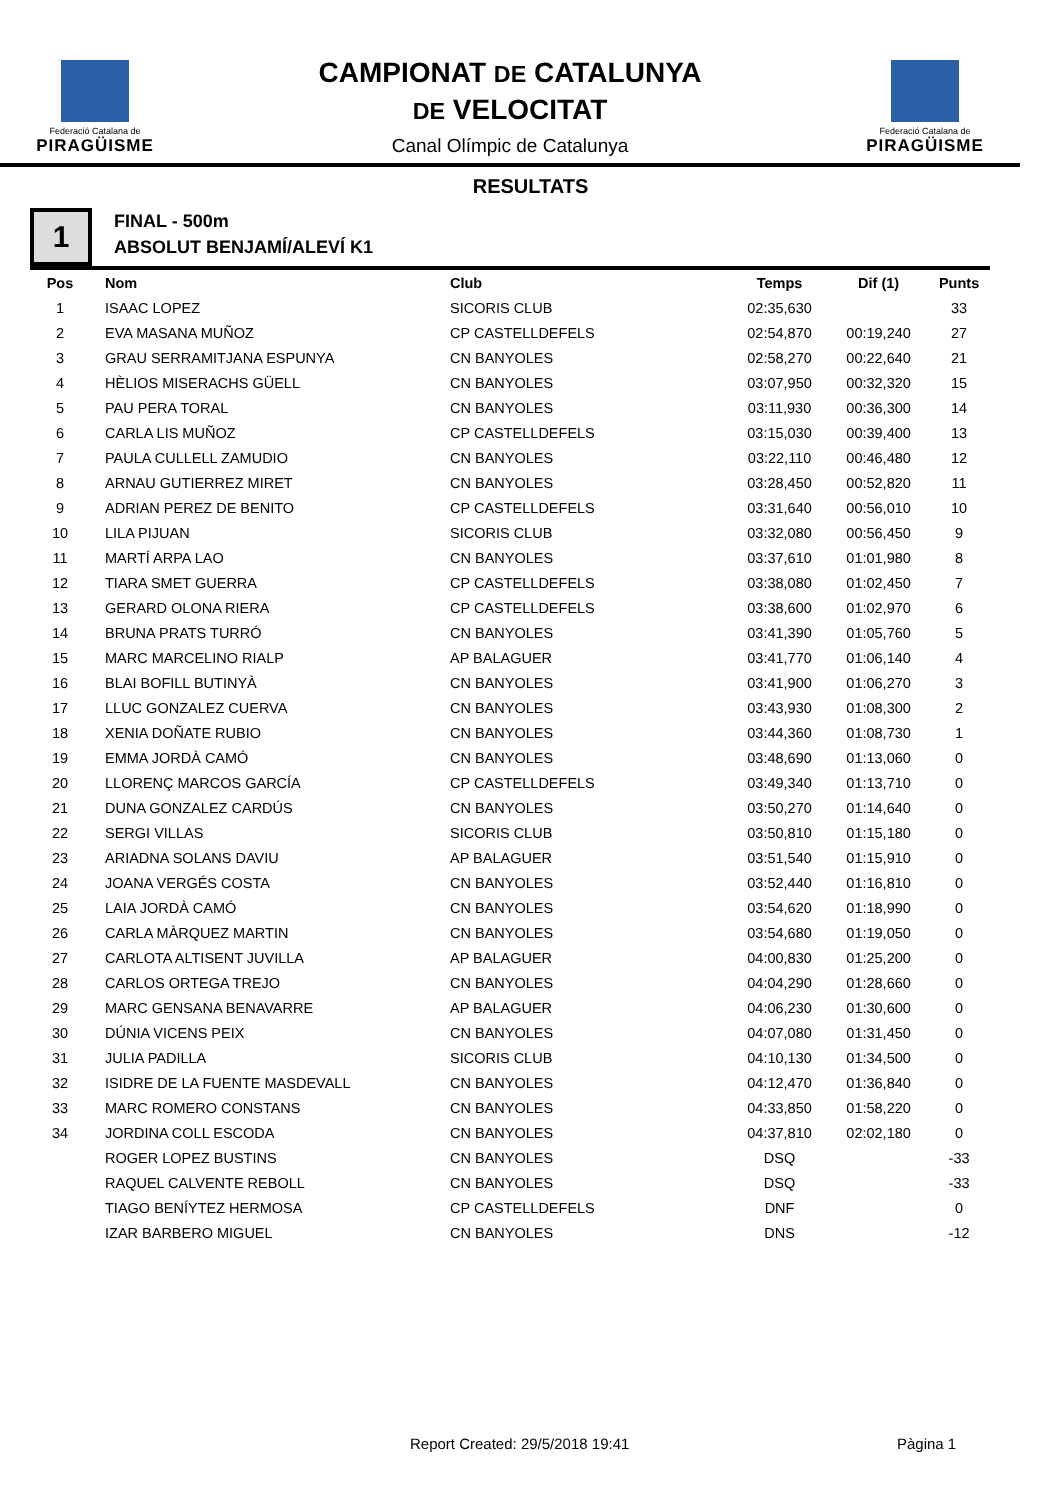Federació Catalana de
PIRAGÜISME
CAMPIONAT DE CATALUNYA
DE VELOCITAT
Canal Olímpic de Catalunya
Federació Catalana de
PIRAGÜISME
RESULTATS
1
FINAL - 500m
ABSOLUT BENJAMÍ/ALEVÍ K1
| Pos | Nom | Club | Temps | Dif (1) | Punts |
| --- | --- | --- | --- | --- | --- |
| 1 | ISAAC LOPEZ | SICORIS CLUB | 02:35,630 | | 33 |
| 2 | EVA MASANA MUÑOZ | CP CASTELLDEFELS | 02:54,870 | 00:19,240 | 27 |
| 3 | GRAU SERRAMITJANA ESPUNYA | CN BANYOLES | 02:58,270 | 00:22,640 | 21 |
| 4 | HÈLIOS MISERACHS GÜELL | CN BANYOLES | 03:07,950 | 00:32,320 | 15 |
| 5 | PAU PERA TORAL | CN BANYOLES | 03:11,930 | 00:36,300 | 14 |
| 6 | CARLA LIS MUÑOZ | CP CASTELLDEFELS | 03:15,030 | 00:39,400 | 13 |
| 7 | PAULA CULLELL ZAMUDIO | CN BANYOLES | 03:22,110 | 00:46,480 | 12 |
| 8 | ARNAU GUTIERREZ MIRET | CN BANYOLES | 03:28,450 | 00:52,820 | 11 |
| 9 | ADRIAN PEREZ DE BENITO | CP CASTELLDEFELS | 03:31,640 | 00:56,010 | 10 |
| 10 | LILA PIJUAN | SICORIS CLUB | 03:32,080 | 00:56,450 | 9 |
| 11 | MARTÍ ARPA LAO | CN BANYOLES | 03:37,610 | 01:01,980 | 8 |
| 12 | TIARA SMET GUERRA | CP CASTELLDEFELS | 03:38,080 | 01:02,450 | 7 |
| 13 | GERARD OLONA RIERA | CP CASTELLDEFELS | 03:38,600 | 01:02,970 | 6 |
| 14 | BRUNA PRATS TURRÓ | CN BANYOLES | 03:41,390 | 01:05,760 | 5 |
| 15 | MARC MARCELINO RIALP | AP BALAGUER | 03:41,770 | 01:06,140 | 4 |
| 16 | BLAI BOFILL BUTINYÀ | CN BANYOLES | 03:41,900 | 01:06,270 | 3 |
| 17 | LLUC GONZALEZ CUERVA | CN BANYOLES | 03:43,930 | 01:08,300 | 2 |
| 18 | XENIA DOÑATE RUBIO | CN BANYOLES | 03:44,360 | 01:08,730 | 1 |
| 19 | EMMA JORDÀ CAMÓ | CN BANYOLES | 03:48,690 | 01:13,060 | 0 |
| 20 | LLORENÇ MARCOS GARCÍA | CP CASTELLDEFELS | 03:49,340 | 01:13,710 | 0 |
| 21 | DUNA GONZALEZ CARDÚS | CN BANYOLES | 03:50,270 | 01:14,640 | 0 |
| 22 | SERGI VILLAS | SICORIS CLUB | 03:50,810 | 01:15,180 | 0 |
| 23 | ARIADNA SOLANS DAVIU | AP BALAGUER | 03:51,540 | 01:15,910 | 0 |
| 24 | JOANA VERGÉS COSTA | CN BANYOLES | 03:52,440 | 01:16,810 | 0 |
| 25 | LAIA JORDÀ CAMÓ | CN BANYOLES | 03:54,620 | 01:18,990 | 0 |
| 26 | CARLA MÀRQUEZ MARTIN | CN BANYOLES | 03:54,680 | 01:19,050 | 0 |
| 27 | CARLOTA ALTISENT JUVILLA | AP BALAGUER | 04:00,830 | 01:25,200 | 0 |
| 28 | CARLOS ORTEGA TREJO | CN BANYOLES | 04:04,290 | 01:28,660 | 0 |
| 29 | MARC GENSANA BENAVARRE | AP BALAGUER | 04:06,230 | 01:30,600 | 0 |
| 30 | DÚNIA VICENS PEIX | CN BANYOLES | 04:07,080 | 01:31,450 | 0 |
| 31 | JULIA PADILLA | SICORIS CLUB | 04:10,130 | 01:34,500 | 0 |
| 32 | ISIDRE DE LA FUENTE MASDEVALL | CN BANYOLES | 04:12,470 | 01:36,840 | 0 |
| 33 | MARC ROMERO CONSTANS | CN BANYOLES | 04:33,850 | 01:58,220 | 0 |
| 34 | JORDINA COLL ESCODA | CN BANYOLES | 04:37,810 | 02:02,180 | 0 |
| | ROGER LOPEZ BUSTINS | CN BANYOLES | DSQ | | -33 |
| | RAQUEL CALVENTE REBOLL | CN BANYOLES | DSQ | | -33 |
| | TIAGO BENÍYTEZ HERMOSA | CP CASTELLDEFELS | DNF | | 0 |
| | IZAR BARBERO MIGUEL | CN BANYOLES | DNS | | -12 |
Report Created: 29/5/2018 19:41
Pàgina 1